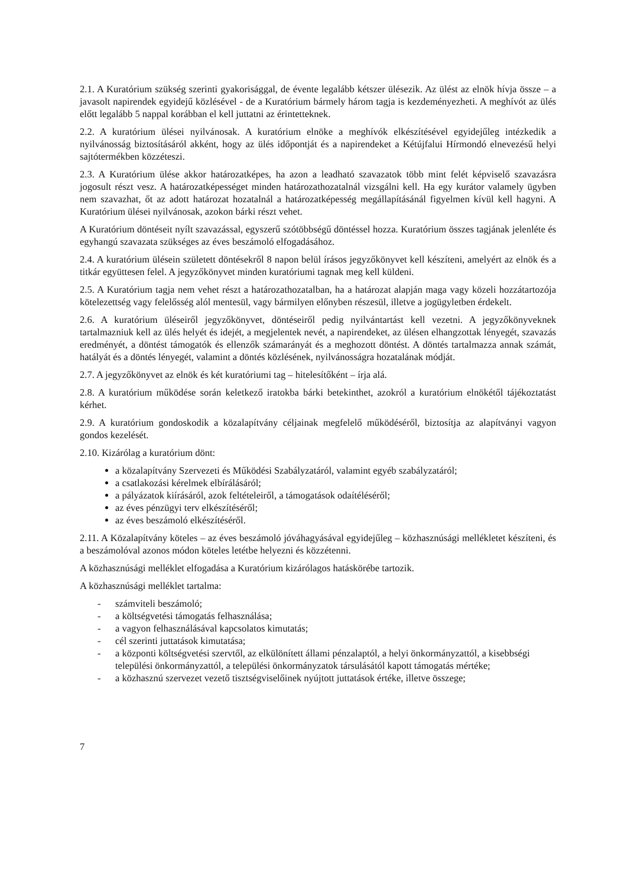2.1. A Kuratórium szükség szerinti gyakorisággal, de évente legalább kétszer ülésezik. Az ülést az elnök hívja össze – a javasolt napirendek egyidejű közlésével - de a Kuratórium bármely három tagja is kezdeményezheti. A meghívót az ülés előtt legalább 5 nappal korábban el kell juttatni az érintetteknek.
2.2. A kuratórium ülései nyilvánosak. A kuratórium elnöke a meghívók elkészítésével egyidejűleg intézkedik a nyilvánosság biztosításáról akként, hogy az ülés időpontját és a napirendeket a Kétújfalui Hírmondó elnevezésű helyi sajtótermékben közzéteszi.
2.3. A Kuratórium ülése akkor határozatképes, ha azon a leadható szavazatok több mint felét képviselő szavazásra jogosult részt vesz. A határozatképességet minden határozathozatalnál vizsgálni kell. Ha egy kurátor valamely ügyben nem szavazhat, őt az adott határozat hozatalnál a határozatképesség megállapításánál figyelmen kívül kell hagyni. A Kuratórium ülései nyilvánosak, azokon bárki részt vehet.
A Kuratórium döntéseit nyílt szavazással, egyszerű szótöbbségű döntéssel hozza. Kuratórium összes tagjának jelenléte és egyhangú szavazata szükséges az éves beszámoló elfogadásához.
2.4. A kuratórium ülésein született döntésekről 8 napon belül írásos jegyzőkönyvet kell készíteni, amelyért az elnök és a titkár együttesen felel. A jegyzőkönyvet minden kuratóriumi tagnak meg kell küldeni.
2.5. A Kuratórium tagja nem vehet részt a határozathozatalban, ha a határozat alapján maga vagy közeli hozzátartozója kötelezettség vagy felelősség alól mentesül, vagy bármilyen előnyben részesül, illetve a jogügyletben érdekelt.
2.6. A kuratórium üléseiről jegyzőkönyvet, döntéseiről pedig nyilvántartást kell vezetni. A jegyzőkönyveknek tartalmazniuk kell az ülés helyét és idejét, a megjelentek nevét, a napirendeket, az ülésen elhangzottak lényegét, szavazás eredményét, a döntést támogatók és ellenzők számarányát és a meghozott döntést. A döntés tartalmazza annak számát, hatályát és a döntés lényegét, valamint a döntés közlésének, nyilvánosságra hozatalának módját.
2.7. A jegyzőkönyvet az elnök és két kuratóriumi tag – hitelesítőként – írja alá.
2.8. A kuratórium működése során keletkező iratokba bárki betekinthet, azokról a kuratórium elnökétől tájékoztatást kérhet.
2.9. A kuratórium gondoskodik a közalapítvány céljainak megfelelő működéséről, biztosítja az alapítványi vagyon gondos kezelését.
2.10. Kizárólag a kuratórium dönt:
a közalapítvány Szervezeti és Működési Szabályzatáról, valamint egyéb szabályzatáról;
a csatlakozási kérelmek elbírálásáról;
a pályázatok kiírásáról, azok feltételeiről, a támogatások odaítéléséről;
az éves pénzügyi terv elkészítéséről;
az éves beszámoló elkészítéséről.
2.11. A Közalapítvány köteles – az éves beszámoló jóváhagyásával egyidejűleg – közhasznúsági mellékletet készíteni, és a beszámolóval azonos módon köteles letétbe helyezni és közzétenni.
A közhasznúsági melléklet elfogadása a Kuratórium kizárólagos hatáskörébe tartozik.
A közhasznúsági melléklet tartalma:
- számviteli beszámoló;
- a költségvetési támogatás felhasználása;
- a vagyon felhasználásával kapcsolatos kimutatás;
- cél szerinti juttatások kimutatása;
- a központi költségvetési szervtől, az elkülönített állami pénzalaptól, a helyi önkormányzattól, a kisebbségi települési önkormányzattól, a települési önkormányzatok társulásától kapott támogatás mértéke;
- a közhasznú szervezet vezető tisztségviselőinek nyújtott juttatások értéke, illetve összege;
7